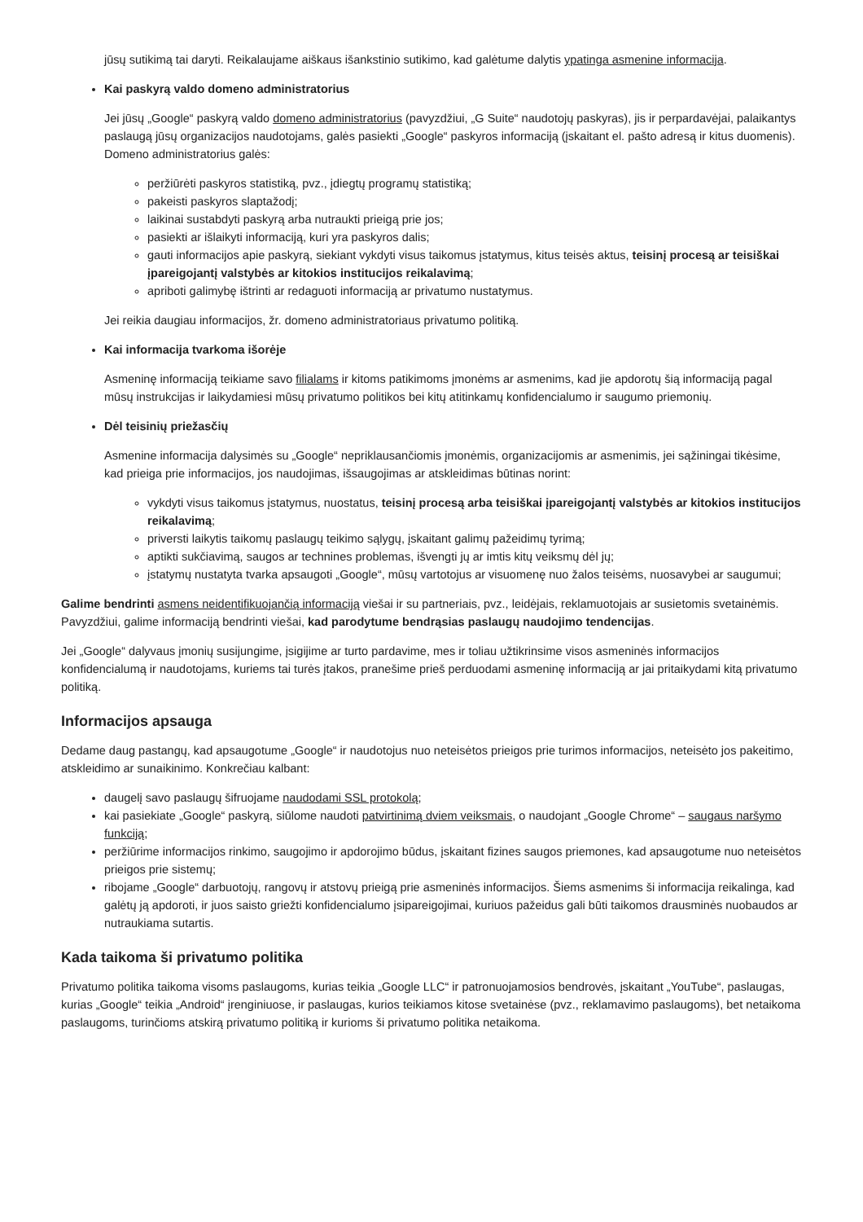jūsų sutikimą tai daryti. Reikalaujame aiškaus išankstinio sutikimo, kad galėtume dalytis ypatinga asmenine informacija.
Kai paskyrą valdo domeno administratorius
Jei jūsų „Google“ paskyrą valdo domeno administratorius (pavyzdžiui, „G Suite“ naudotojų paskyras), jis ir perpardavėjai, palaikantys paslaugą jūsų organizacijos naudotojams, galės pasiekti „Google“ paskyros informaciją (įskaitant el. pašto adresą ir kitus duomenis). Domeno administratorius galės:
peržiūrėti paskyros statistiką, pvz., įdiegtų programų statistiką;
pakeisti paskyros slaptažodį;
laikinai sustabdyti paskyrą arba nutraukti prieigą prie jos;
pasiekti ar išlaikyti informaciją, kuri yra paskyros dalis;
gauti informacijos apie paskyrą, siekiant vykdyti visus taikomus įstatymus, kitus teisės aktus, teisinį procesą ar teisiškai įpareigojantį valstybės ar kitokios institucijos reikalavimą;
apriboti galimybę ištrinti ar redaguoti informaciją ar privatumo nustatymus.
Jei reikia daugiau informacijos, žr. domeno administratoriaus privatumo politiką.
Kai informacija tvarkoma išorėje
Asmeninę informaciją teikiame savo filialams ir kitoms patikimoms įmonėms ar asmenims, kad jie apdorotų šią informaciją pagal mūsų instrukcijas ir laikydamiesi mūsų privatumo politikos bei kitų atitinkamų konfidencialumo ir saugumo priemonių.
Dėl teisinių priežasčių
Asmenine informacija dalysimės su „Google“ nepriklausančiomis įmonėmis, organizacijomis ar asmenimis, jei sąžiningai tikėsime, kad prieiga prie informacijos, jos naudojimas, išsaugojimas ar atskleidimas būtinas norint:
vykdyti visus taikomus įstatymus, nuostatus, teisinį procesą arba teisiškai įpareigojantį valstybės ar kitokios institucijos reikalavimą;
priversti laikytis taikomų paslaugų teikimo sąlygų, įskaitant galimų pažeidimų tyrimą;
aptikti sukčiavimą, saugos ar technines problemas, išvengti jų ar imtis kitų veiksmų dėl jų;
įstatymų nustatyta tvarka apsaugoti „Google“, mūsų vartotojus ar visuomenę nuo žalos teisėms, nuosavybei ar saugumui;
Galime bendrinti asmens neidentifikuojančią informaciją viešai ir su partneriais, pvz., leidėjais, reklamuotojais ar susietomis svetainėmis. Pavyzdžiui, galime informaciją bendrinti viešai, kad parodytume bendrąsias paslaugų naudojimo tendencijas.
Jei „Google“ dalyvaus įmonių susijungime, įsigijime ar turto pardavime, mes ir toliau užtikrinsime visos asmeninės informacijos konfidencialumą ir naudotojams, kuriems tai turės įtakos, pranešime prieš perduodami asmeninę informaciją ar jai pritaikydami kitą privatumo politiką.
Informacijos apsauga
Dedame daug pastangų, kad apsaugotume „Google“ ir naudotojus nuo neteisėtos prieigos prie turimos informacijos, neteisėto jos pakeitimo, atskleidimo ar sunaikinimo. Konkrečiau kalbant:
daugelį savo paslaugų šifruojame naudodami SSL protokolą;
kai pasiekiate „Google“ paskyrą, siūlome naudoti patvirtinimą dviem veiksmais, o naudojant „Google Chrome“ – saugaus naršymo funkciją;
peržiūrime informacijos rinkimo, saugojimo ir apdorojimo būdus, įskaitant fizines saugos priemones, kad apsaugotume nuo neteisėtos prieigos prie sistemų;
ribojame „Google“ darbuotojų, rangovų ir atstovų prieigą prie asmeninės informacijos. Šiems asmenims ši informacija reikalinga, kad galėtų ją apdoroti, ir juos saisto griežti konfidencialumo įsipareigojimai, kuriuos pažeidus gali būti taikomos drausminės nuobaudos ar nutraukiama sutartis.
Kada taikoma ši privatumo politika
Privatumo politika taikoma visoms paslaugoms, kurias teikia „Google LLC“ ir patronuojamosios bendrovės, įskaitant „YouTube“, paslaugas, kurias „Google“ teikia „Android“ įrenginiuose, ir paslaugas, kurios teikiamos kitose svetainėse (pvz., reklamavimo paslaugoms), bet netaikoma paslaugoms, turinčioms atskirą privatumo politiką ir kurioms ši privatumo politika netaikoma.